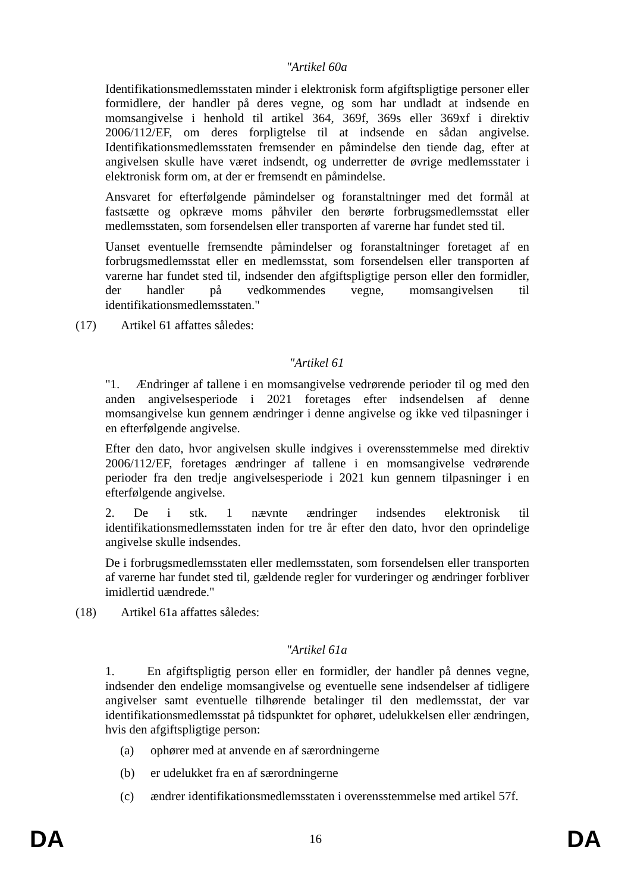"Artikel 60a
Identifikationsmedlemsstaten minder i elektronisk form afgiftspligtige personer eller formidlere, der handler på deres vegne, og som har undladt at indsende en momsangivelse i henhold til artikel 364, 369f, 369s eller 369xf i direktiv 2006/112/EF, om deres forpligtelse til at indsende en sådan angivelse. Identifikationsmedlemsstaten fremsender en påmindelse den tiende dag, efter at angivelsen skulle have været indsendt, og underretter de øvrige medlemsstater i elektronisk form om, at der er fremsendt en påmindelse.
Ansvaret for efterfølgende påmindelser og foranstaltninger med det formål at fastsætte og opkræve moms påhviler den berørte forbrugsmedlemsstat eller medlemsstaten, som forsendelsen eller transporten af varerne har fundet sted til.
Uanset eventuelle fremsendte påmindelser og foranstaltninger foretaget af en forbrugsmedlemsstat eller en medlemsstat, som forsendelsen eller transporten af varerne har fundet sted til, indsender den afgiftspligtige person eller den formidler, der handler på vedkommendes vegne, momsangivelsen til identifikationsmedlemsstaten."
(17) Artikel 61 affattes således:
"Artikel 61
"1. Ændringer af tallene i en momsangivelse vedrørende perioder til og med den anden angivelsesperiode i 2021 foretages efter indsendelsen af denne momsangivelse kun gennem ændringer i denne angivelse og ikke ved tilpasninger i en efterfølgende angivelse.
Efter den dato, hvor angivelsen skulle indgives i overensstemmelse med direktiv 2006/112/EF, foretages ændringer af tallene i en momsangivelse vedrørende perioder fra den tredje angivelsesperiode i 2021 kun gennem tilpasninger i en efterfølgende angivelse.
2. De i stk. 1 nævnte ændringer indsendes elektronisk til identifikationsmedlemsstaten inden for tre år efter den dato, hvor den oprindelige angivelse skulle indsendes.
De i forbrugsmedlemsstaten eller medlemsstaten, som forsendelsen eller transporten af varerne har fundet sted til, gældende regler for vurderinger og ændringer forbliver imidlertid uændrede."
(18) Artikel 61a affattes således:
"Artikel 61a
1. En afgiftspligtig person eller en formidler, der handler på dennes vegne, indsender den endelige momsangivelse og eventuelle sene indsendelser af tidligere angivelser samt eventuelle tilhørende betalinger til den medlemsstat, der var identifikationsmedlemsstat på tidspunktet for ophøret, udelukkelsen eller ændringen, hvis den afgiftspligtige person:
(a) ophører med at anvende en af særordningerne
(b) er udelukket fra en af særordningerne
(c) ændrer identifikationsmedlemsstaten i overensstemmelse med artikel 57f.
DA 16 DA